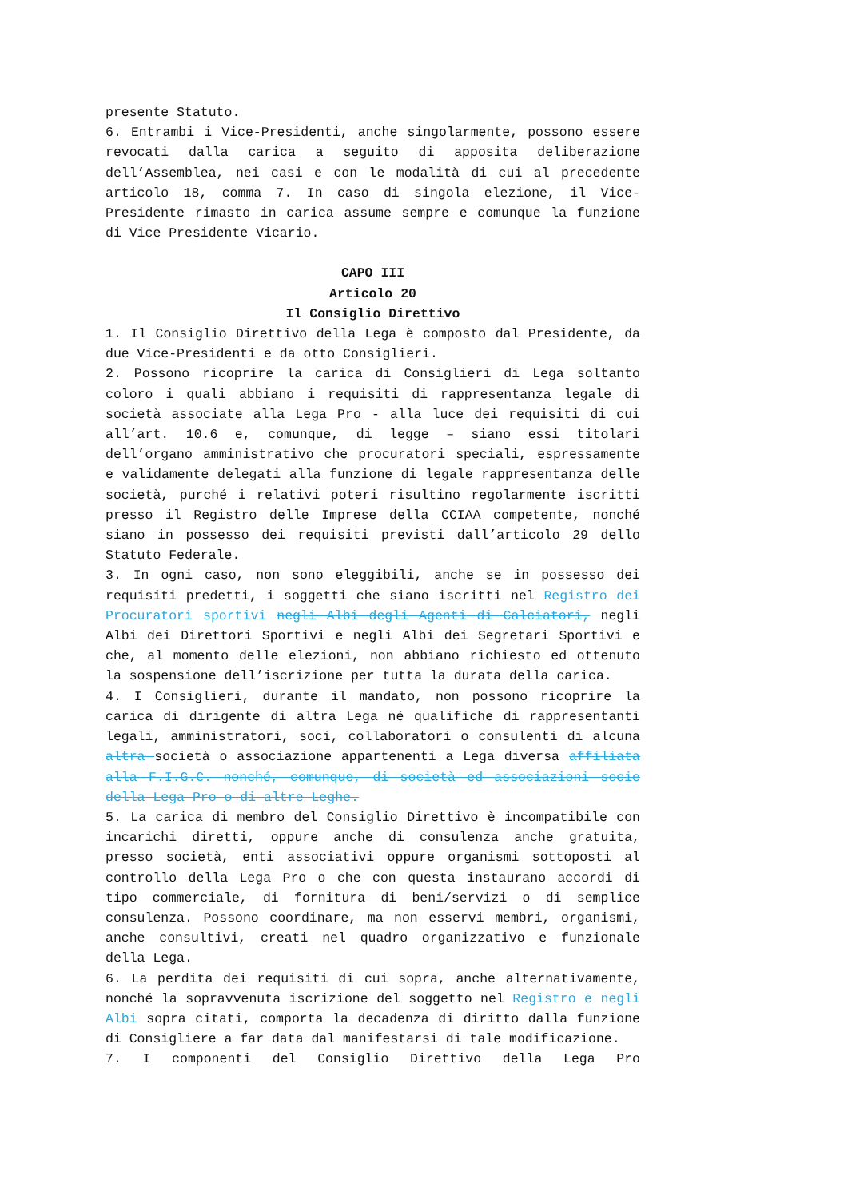presente Statuto.
6. Entrambi i Vice-Presidenti, anche singolarmente, possono essere revocati dalla carica a seguito di apposita deliberazione dell’Assemblea, nei casi e con le modalità di cui al precedente articolo 18, comma 7. In caso di singola elezione, il Vice-Presidente rimasto in carica assume sempre e comunque la funzione di Vice Presidente Vicario.
CAPO III
Articolo 20
Il Consiglio Direttivo
1. Il Consiglio Direttivo della Lega è composto dal Presidente, da due Vice-Presidenti e da otto Consiglieri.
2. Possono ricoprire la carica di Consiglieri di Lega soltanto coloro i quali abbiano i requisiti di rappresentanza legale di società associate alla Lega Pro - alla luce dei requisiti di cui all’art. 10.6 e, comunque, di legge – siano essi titolari dell’organo amministrativo che procuratori speciali, espressamente e validamente delegati alla funzione di legale rappresentanza delle società, purché i relativi poteri risultino regolarmente iscritti presso il Registro delle Imprese della CCIAA competente, nonché siano in possesso dei requisiti previsti dall’articolo 29 dello Statuto Federale.
3. In ogni caso, non sono eleggibili, anche se in possesso dei requisiti predetti, i soggetti che siano iscritti nel Registro dei Procuratori sportivi negli Albi degli Agenti di Calciatori, negli Albi dei Direttori Sportivi e negli Albi dei Segretari Sportivi e che, al momento delle elezioni, non abbiano richiesto ed ottenuto la sospensione dell’iscrizione per tutta la durata della carica.
4. I Consiglieri, durante il mandato, non possono ricoprire la carica di dirigente di altra Lega né qualifiche di rappresentanti legali, amministratori, soci, collaboratori o consulenti di alcuna altra società o associazione appartenenti a Lega diversa affiliata alla F.I.G.C. nonché, comunque, di società ed associazioni socie della Lega Pro o di altre Leghe.
5. La carica di membro del Consiglio Direttivo è incompatibile con incarichi diretti, oppure anche di consulenza anche gratuita, presso società, enti associativi oppure organismi sottoposti al controllo della Lega Pro o che con questa instaurano accordi di tipo commerciale, di fornitura di beni/servizi o di semplice consulenza. Possono coordinare, ma non esservi membri, organismi, anche consultivi, creati nel quadro organizzativo e funzionale della Lega.
6. La perdita dei requisiti di cui sopra, anche alternativamente, nonché la sopravvenuta iscrizione del soggetto nel Registro e negli Albi sopra citati, comporta la decadenza di diritto dalla funzione di Consigliere a far data dal manifestarsi di tale modificazione.
7. I componenti del Consiglio Direttivo della Lega Pro